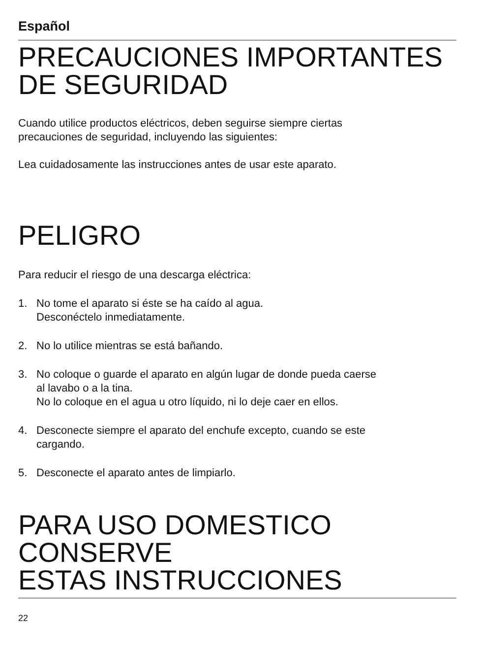Español
PRECAUCIONES IMPORTANTES
DE SEGURIDAD
Cuando utilice productos eléctricos, deben seguirse siempre ciertas
precauciones de seguridad, incluyendo las siguientes:
Lea cuidadosamente las instrucciones antes de usar este aparato.
PELIGRO
Para reducir el riesgo de una descarga eléctrica:
1. No tome el aparato si éste se ha caído al agua.
Desconéctelo inmediatamente.
2. No lo utilice mientras se está bañando.
3. No coloque o guarde el aparato en algún lugar de donde pueda caerse
al lavabo o a la tina.
No lo coloque en el agua u otro líquido, ni lo deje caer en ellos.
4. Desconecte siempre el aparato del enchufe excepto, cuando se este
cargando.
5. Desconecte el aparato antes de limpiarlo.
PARA USO DOMESTICO
CONSERVE
ESTAS INSTRUCCIONES
22